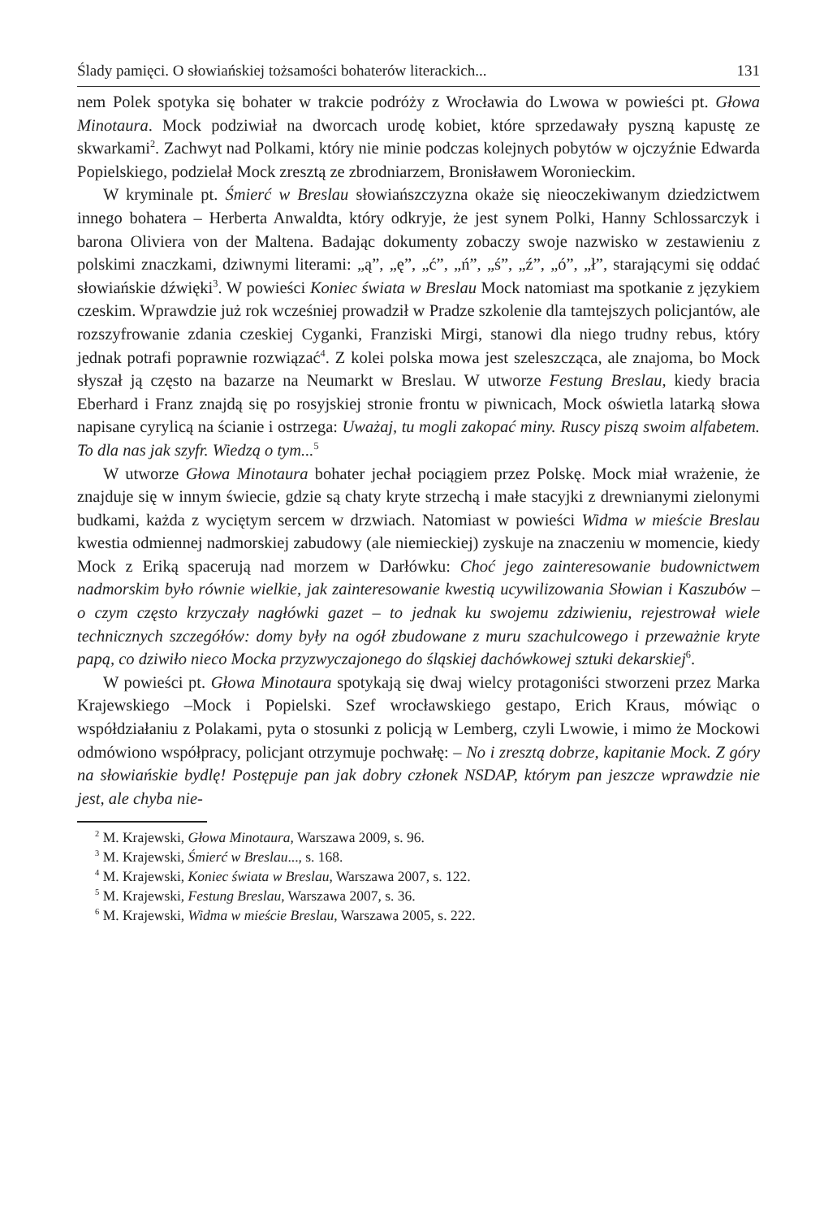Ślady pamięci. O słowiańskiej tożsamości bohaterów literackich... 131
nem Polek spotyka się bohater w trakcie podróży z Wrocławia do Lwowa w powieści pt. Głowa Minotaura. Mock podziwiał na dworcach urodę kobiet, które sprzedawały pyszną kapustę ze skwarkami<sup>2</sup>. Zachwyt nad Polkami, który nie minie podczas kolejnych pobytów w ojczyźnie Edwarda Popielskiego, podzielał Mock zresztą ze zbrodniarzem, Bronisławem Woronieckim.
W kryminale pt. Śmierć w Breslau słowiańszczyzna okaże się nieoczekiwanym dziedzictwem innego bohatera – Herberta Anwaldta, który odkryje, że jest synem Polki, Hanny Schlossarczyk i barona Oliviera von der Maltena. Badając dokumenty zobaczy swoje nazwisko w zestawieniu z polskimi znaczkami, dziwnymi literami: „ą”, „ę”, „ć”, „ń”, „ś”, „ź”, „ó”, „ł”, starającymi się oddać słowiańskie dźwięki<sup>3</sup>. W powieści Koniec świata w Breslau Mock natomiast ma spotkanie z językiem czeskim. Wprawdzie już rok wcześniej prowadził w Pradze szkolenie dla tamtejszych policjantów, ale rozszyfrowanie zdania czeskiej Cyganki, Franziski Mirgi, stanowi dla niego trudny rebus, który jednak potrafi poprawnie rozwiązać<sup>4</sup>. Z kolei polska mowa jest szeleszcząca, ale znajoma, bo Mock słyszał ją często na bazarze na Neumarkt w Breslau. W utworze Festung Breslau, kiedy bracia Eberhard i Franz znajdą się po rosyjskiej stronie frontu w piwnicach, Mock oświetla latarką słowa napisane cyrylicą na ścianie i ostrzega: Uważaj, tu mogli zakopać miny. Ruscy piszą swoim alfabetem. To dla nas jak szyfr. Wiedzą o tym...<sup>5</sup>
W utworze Głowa Minotaura bohater jechał pociągiem przez Polskę. Mock miał wrażenie, że znajduje się w innym świecie, gdzie są chaty kryte strzechą i małe stacyjki z drewnianymi zielonymi budkami, każda z wyciętym sercem w drzwiach. Natomiast w powieści Widma w mieście Breslau kwestia odmiennej nadmorskiej zabudowy (ale niemieckiej) zyskuje na znaczeniu w momencie, kiedy Mock z Eriką spacerują nad morzem w Darłówku: Choć jego zainteresowanie budownictwem nadmorskim było równie wielkie, jak zainteresowanie kwestią ucywilizowania Słowian i Kaszubów – o czym często krzyczały nagłówki gazet – to jednak ku swojemu zdziwieniu, rejestrował wiele technicznych szczegółów: domy były na ogół zbudowane z muru szachulcowego i przeważnie kryte papą, co dziwiło nieco Mocka przyzwyczajonego do śląskiej dachówkowej sztuki dekarskiej<sup>6</sup>.
W powieści pt. Głowa Minotaura spotykają się dwaj wielcy protagoniści stworzeni przez Marka Krajewskiego –Mock i Popielski. Szef wrocławskiego gestapo, Erich Kraus, mówiąc o współdziałaniu z Polakami, pyta o stosunki z policją w Lemberg, czyli Lwowie, i mimo że Mockowi odmówiono współpracy, policjant otrzymuje pochwałę: – No i zresztą dobrze, kapitanie Mock. Z góry na słowiańskie bydlę! Postępuje pan jak dobry członek NSDAP, którym pan jeszcze wprawdzie nie jest, ale chyba nie-
<sup>2</sup> M. Krajewski, Głowa Minotaura, Warszawa 2009, s. 96.
<sup>3</sup> M. Krajewski, Śmierć w Breslau..., s. 168.
<sup>4</sup> M. Krajewski, Koniec świata w Breslau, Warszawa 2007, s. 122.
<sup>5</sup> M. Krajewski, Festung Breslau, Warszawa 2007, s. 36.
<sup>6</sup> M. Krajewski, Widma w mieście Breslau, Warszawa 2005, s. 222.